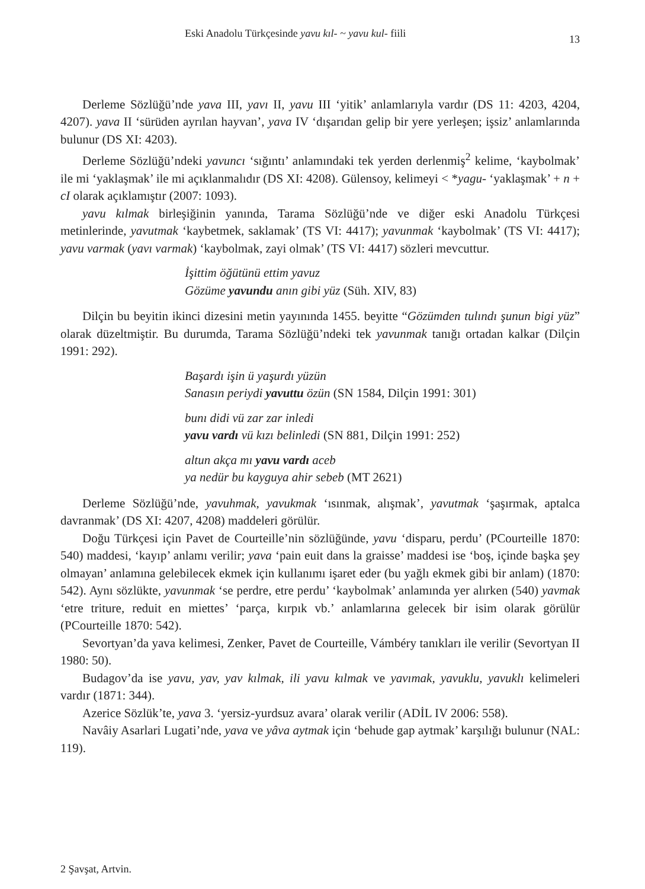Eski Anadolu Türkçesinde yavu kıl- ~ yavu kul- fiili 13
Derleme Sözlüğü’nde yava III, yavı II, yavu III ‘yitik’ anlamlarıyla vardır (DS 11: 4203, 4204, 4207). yava II ‘sürüden ayrılan hayvan’, yava IV ‘dışarıdan gelip bir yere yerleşen; işsiz’ anlamlarında bulunur (DS XI: 4203).
Derleme Sözlüğü’ndeki yavuncı ‘sığıntı’ anlamındaki tek yerden derlenmiş<sup>2</sup> kelime, ‘kaybolmak’ ile mi ‘yaklaşmak’ ile mi açıklanmalıdır (DS XI: 4208). Gülensoy, kelimeyi < *yagu- ‘yaklaşmak’ + n + cI olarak açıklamıştır (2007: 1093).
yavu kılmak birleşiğinin yanında, Tarama Sözlüğü’nde ve diğer eski Anadolu Türkçesi metinlerinde, yavutmak ‘kaybetmek, saklamak’ (TS VI: 4417); yavunmak ‘kaybolmak’ (TS VI: 4417); yavu varmak (yavı varmak) ‘kaybolmak, zayi olmak’ (TS VI: 4417) sözleri mevcuttur.
İşittim öğütünü ettim yavuz
Gözüme yavundu anın gibi yüz (Süh. XIV, 83)
Dilçin bu beyitin ikinci dizesini metin yayınında 1455. beyitte “Gözümden tulındı şunun bigi yüz” olarak düzeltmiştir. Bu durumda, Tarama Sözlüğü’ndeki tek yavunmak tanığı ortadan kalkar (Dilçin 1991: 292).
Başardı işin ü yaşurdı yüzün
Sanasın periydi yavuttu özün (SN 1584, Dilçin 1991: 301)
bunı didi vü zar zar inledi
yavu vardı vü kızı belinledi (SN 881, Dilçin 1991: 252)
altun akça mı yavu vardı aceb
ya nedür bu kayguya ahir sebeb (MT 2621)
Derleme Sözlüğü’nde, yavuhmak, yavukmak ‘ısınmak, alışmak’, yavutmak ‘şaşırmak, aptalca davranmak’ (DS XI: 4207, 4208) maddeleri görülür.
Doğu Türkçesi için Pavet de Courteille’nin sözlüğünde, yavu ‘disparu, perdu’ (PCourteille 1870: 540) maddesi, ‘kayıp’ anlamı verilir; yava ‘pain euit dans la graisse’ maddesi ise ‘boş, içinde başka şey olmayan’ anlamına gelebilecek ekmek için kullanımı işaret eder (bu yağlı ekmek gibi bir anlam) (1870: 542). Aynı sözlükte, yavunmak ‘se perdre, etre perdu’ ‘kaybolmak’ anlamında yer alırken (540) yavmak ‘etre triture, reduit en miettes’ ‘parça, kırpık vb.’ anlamlarına gelecek bir isim olarak görülür (PCourteille 1870: 542).
Sevortyan’da yava kelimesi, Zenker, Pavet de Courteille, Vámbéry tanıkları ile verilir (Sevortyan II 1980: 50).
Budagov’da ise yavu, yav, yav kılmak, ili yavu kılmak ve yavımak, yavuklu, yavuklı kelimeleri vardır (1871: 344).
Azerice Sözlük’te, yava 3. ‘yersiz-yurdsuz avara’ olarak verilir (ADİL IV 2006: 558).
Navâiy Asarlari Lugati’nde, yava ve yâva aytmak için ‘behude gap aytmak’ karşılığı bulunur (NAL: 119).
2 Şavşat, Artvin.